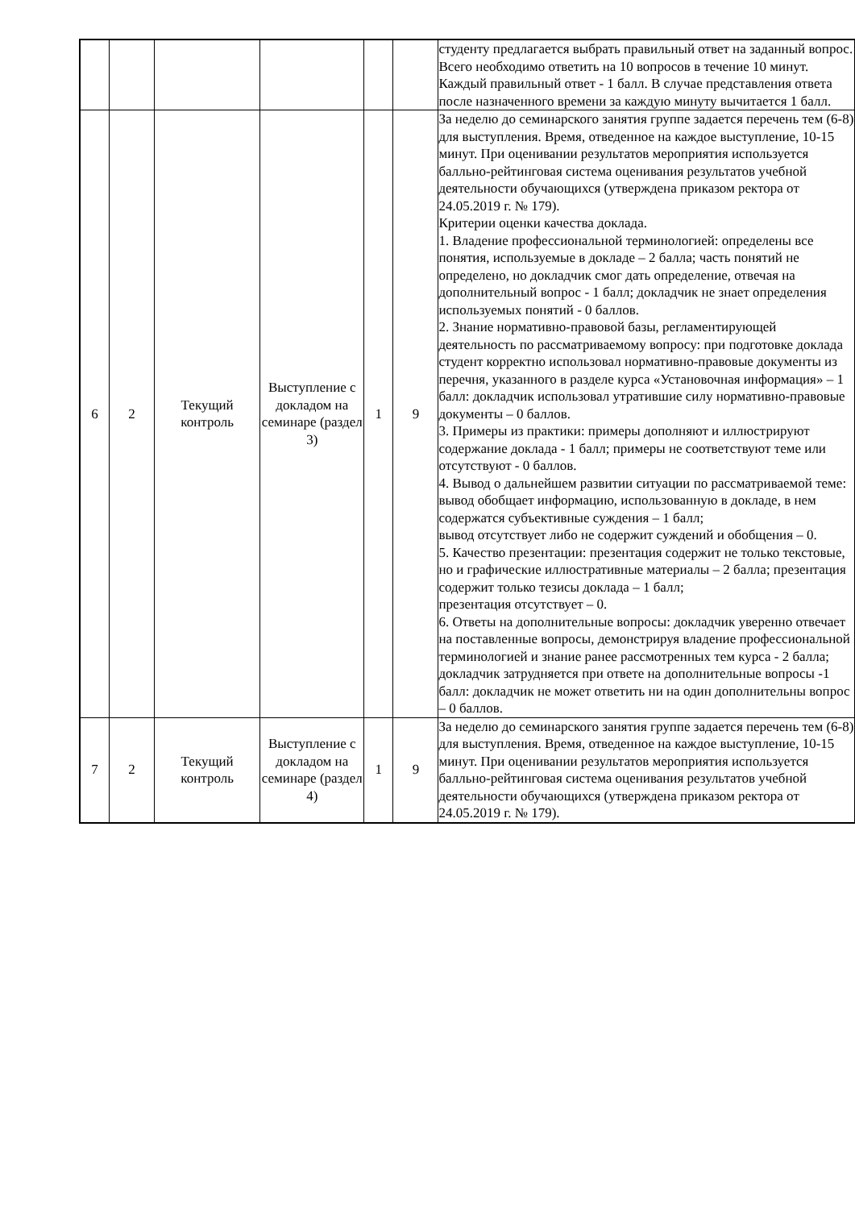| | | | | | | студенту предлагается выбрать правильный ответ на заданный вопрос. Всего необходимо ответить на 10 вопросов в течение 10 минут. Каждый правильный ответ - 1 балл. В случае представления ответа после назначенного времени за каждую минуту вычитается 1 балл. | |
| 6 | 2 | Текущий контроль | Выступление с докладом на семинаре (раздел 3) | 1 | 9 | За неделю до семинарского занятия группе задается перечень тем (6-8) для выступления. Время, отведенное на каждое выступление, 10-15 минут. При оценивании результатов мероприятия используется балльно-рейтинговая система оценивания результатов учебной деятельности обучающихся (утверждена приказом ректора от 24.05.2019 г. № 179). Критерии оценки качества доклада. 1. Владение профессиональной терминологией: определены все понятия, используемые в докладе – 2 балла; часть понятий не определено, но докладчик смог дать определение, отвечая на дополнительный вопрос - 1 балл; докладчик не знает определения используемых понятий - 0 баллов. 2. Знание нормативно-правовой базы, регламентирующей деятельность по рассматриваемому вопросу: при подготовке доклада студент корректно использовал нормативно-правовые документы из перечня, указанного в разделе курса «Установочная информация» – 1 балл: докладчик использовал утратившие силу нормативно-правовые документы – 0 баллов. 3. Примеры из практики: примеры дополняют и иллюстрируют содержание доклада - 1 балл; примеры не соответствуют теме или отсутствуют - 0 баллов. 4. Вывод о дальнейшем развитии ситуации по рассматриваемой теме: вывод обобщает информацию, использованную в докладе, в нем содержатся субъективные суждения – 1 балл; вывод отсутствует либо не содержит суждений и обобщения – 0. 5. Качество презентации: презентация содержит не только текстовые, но и графические иллюстративные материалы – 2 балла; презентация содержит только тезисы доклада – 1 балл; презентация отсутствует – 0. 6. Ответы на дополнительные вопросы: докладчик уверенно отвечает на поставленные вопросы, демонстрируя владение профессиональной терминологией и знание ранее рассмотренных тем курса - 2 балла; докладчик затрудняется при ответе на дополнительные вопросы -1 балл: докладчик не может ответить ни на один дополнительны вопрос – 0 баллов. | |
| 7 | 2 | Текущий контроль | Выступление с докладом на семинаре (раздел 4) | 1 | 9 | За неделю до семинарского занятия группе задается перечень тем (6-8) для выступления. Время, отведенное на каждое выступление, 10-15 минут. При оценивании результатов мероприятия используется балльно-рейтинговая система оценивания результатов учебной деятельности обучающихся (утверждена приказом ректора от 24.05.2019 г. № 179). | |